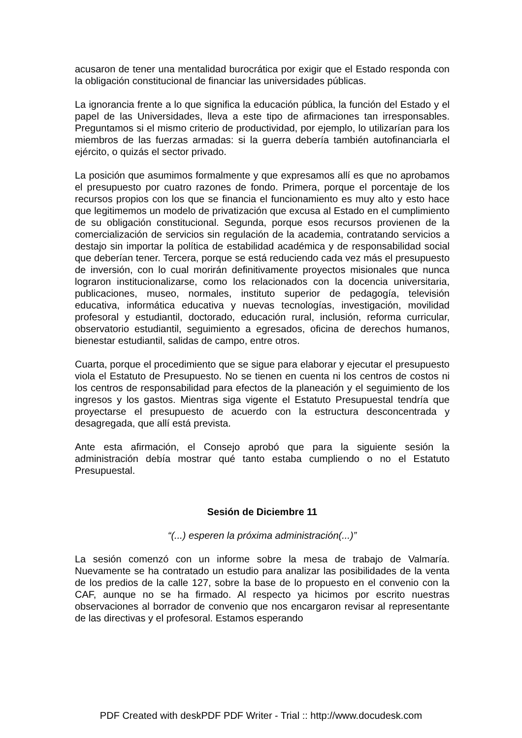acusaron de tener una mentalidad burocrática por exigir que el Estado responda con la obligación constitucional de financiar las universidades públicas.
La ignorancia frente a lo que significa la educación pública, la función del Estado y el papel de las Universidades, lleva a este tipo de afirmaciones tan irresponsables. Preguntamos si el mismo criterio de productividad, por ejemplo, lo utilizarían para los miembros de las fuerzas armadas: si la guerra debería también autofinanciarla el ejército, o quizás el sector privado.
La posición que asumimos formalmente y que expresamos allí es que no aprobamos el presupuesto por cuatro razones de fondo. Primera, porque el porcentaje de los recursos propios con los que se financia el funcionamiento es muy alto y esto hace que legitimemos un modelo de privatización que excusa al Estado en el cumplimiento de su obligación constitucional. Segunda, porque esos recursos provienen de la comercialización de servicios sin regulación de la academia, contratando servicios a destajo sin importar la política de estabilidad académica y de responsabilidad social que deberían tener. Tercera, porque se está reduciendo cada vez más el presupuesto de inversión, con lo cual morirán definitivamente proyectos misionales que nunca lograron institucionalizarse, como los relacionados con la docencia universitaria, publicaciones, museo, normales, instituto superior de pedagogía, televisión educativa, informática educativa y nuevas tecnologías, investigación, movilidad profesoral y estudiantil, doctorado, educación rural, inclusión, reforma curricular, observatorio estudiantil, seguimiento a egresados, oficina de derechos humanos, bienestar estudiantil, salidas de campo, entre otros.
Cuarta, porque el procedimiento que se sigue para elaborar y ejecutar el presupuesto viola el Estatuto de Presupuesto. No se tienen en cuenta ni los centros de costos ni los centros de responsabilidad para efectos de la planeación y el seguimiento de los ingresos y los gastos. Mientras siga vigente el Estatuto Presupuestal tendría que proyectarse el presupuesto de acuerdo con la estructura desconcentrada y desagregada, que allí está prevista.
Ante esta afirmación, el Consejo aprobó que para la siguiente sesión la administración debía mostrar qué tanto estaba cumpliendo o no el Estatuto Presupuestal.
Sesión de Diciembre 11
“(...) esperen la próxima administración(...)”
La sesión comenzó con un informe sobre la mesa de trabajo de Valmaría. Nuevamente se ha contratado un estudio para analizar las posibilidades de la venta de los predios de la calle 127, sobre la base de lo propuesto en el convenio con la CAF, aunque no se ha firmado. Al respecto ya hicimos por escrito nuestras observaciones al borrador de convenio que nos encargaron revisar al representante de las directivas y el profesoral. Estamos esperando
PDF Created with deskPDF PDF Writer - Trial :: http://www.docudesk.com